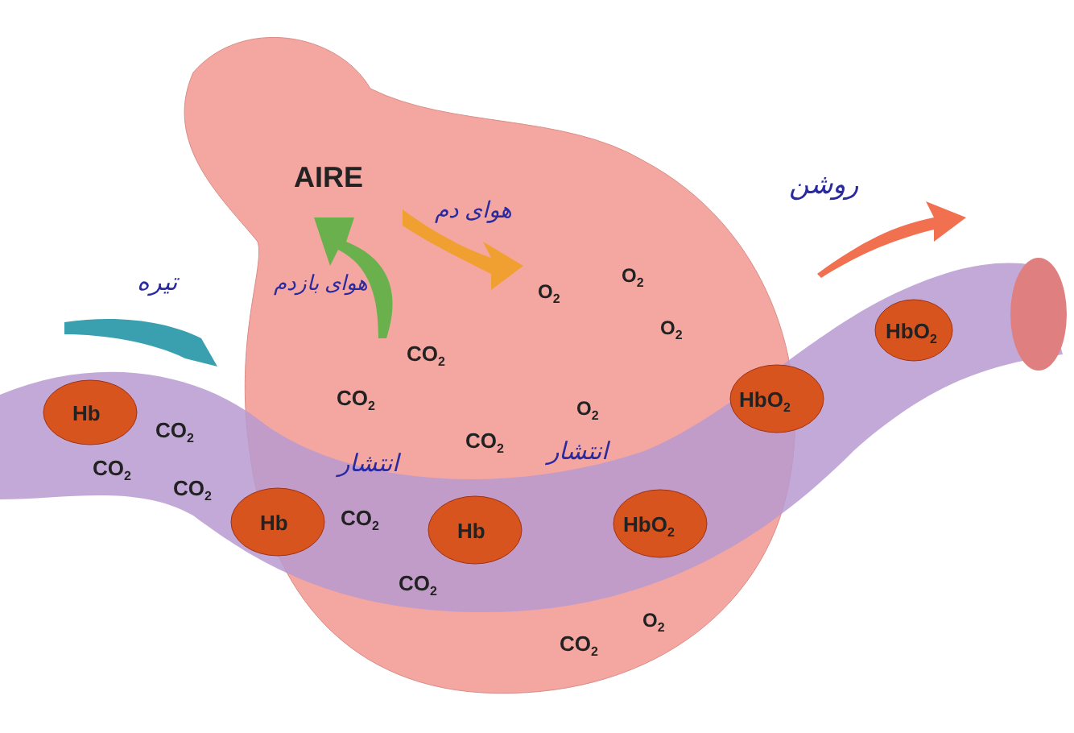AIRE
O2
O2
O2
O2
O2
CO2
CO2
CO2
CO2
CO2
CO2
CO2
CO2
CO2
Hb
Hb
Hb
HbO2
HbO2
HbO2
تیره
هوای بازدم
هوای دم
روشن
انتشار
انتشار